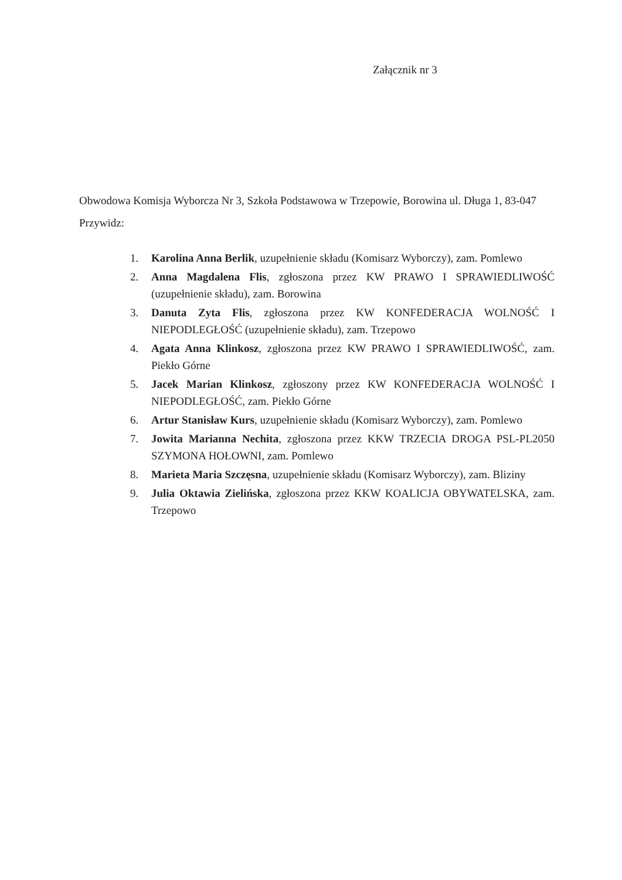Załącznik nr 3
Obwodowa Komisja Wyborcza Nr 3, Szkoła Podstawowa w Trzepowie, Borowina ul. Długa 1, 83-047 Przywidz:
1. Karolina Anna Berlik, uzupełnienie składu (Komisarz Wyborczy), zam. Pomlewo
2. Anna Magdalena Flis, zgłoszona przez KW PRAWO I SPRAWIEDLIWOŚĆ (uzupełnienie składu), zam. Borowina
3. Danuta Zyta Flis, zgłoszona przez KW KONFEDERACJA WOLNOŚĆ I NIEPODLEGŁOŚĆ (uzupełnienie składu), zam. Trzepowo
4. Agata Anna Klinkosz, zgłoszona przez KW PRAWO I SPRAWIEDLIWOŚĆ, zam. Piekło Górne
5. Jacek Marian Klinkosz, zgłoszony przez KW KONFEDERACJA WOLNOŚĆ I NIEPODLEGŁOŚĆ, zam. Piekło Górne
6. Artur Stanisław Kurs, uzupełnienie składu (Komisarz Wyborczy), zam. Pomlewo
7. Jowita Marianna Nechita, zgłoszona przez KKW TRZECIA DROGA PSL-PL2050 SZYMONA HOŁOWNI, zam. Pomlewo
8. Marieta Maria Szczęsna, uzupełnienie składu (Komisarz Wyborczy), zam. Bliziny
9. Julia Oktawia Zielińska, zgłoszona przez KKW KOALICJA OBYWATELSKA, zam. Trzepowo